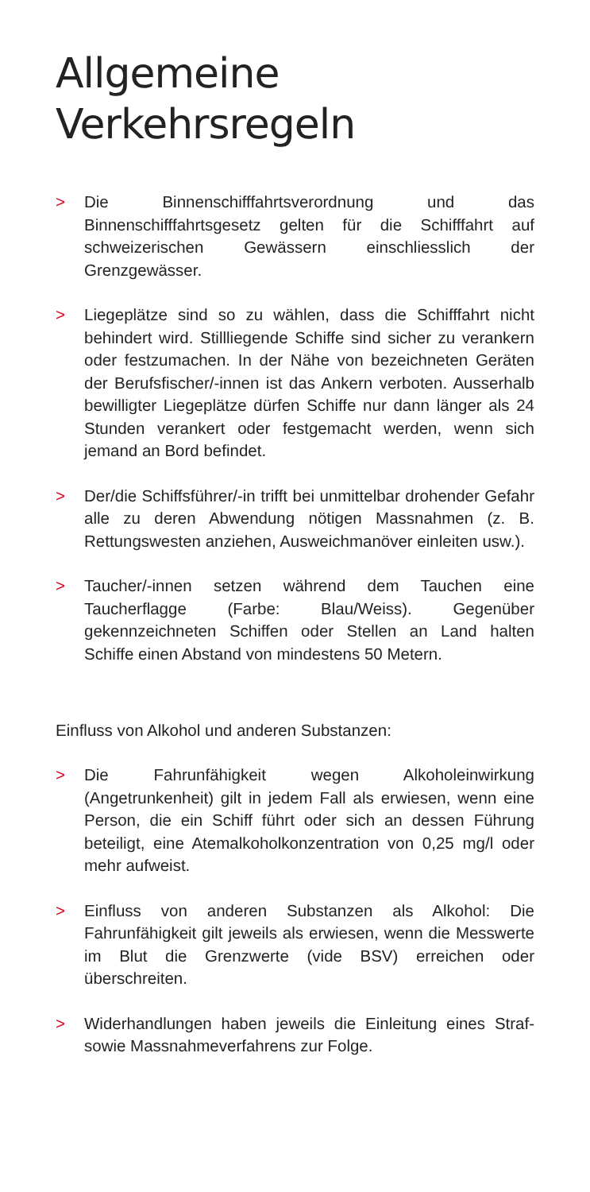Allgemeine
Verkehrsregeln
> Die Binnenschifffahrtsverordnung und das Binnenschifffahrtsgesetz gelten für die Schifffahrt auf schweizerischen Gewässern einschliesslich der Grenzgewässer.
> Liegeplätze sind so zu wählen, dass die Schifffahrt nicht behindert wird. Stillliegende Schiffe sind sicher zu verankern oder festzumachen. In der Nähe von bezeichneten Geräten der Berufsfischer/-innen ist das Ankern verboten. Ausserhalb bewilligter Liegeplätze dürfen Schiffe nur dann länger als 24 Stunden verankert oder festgemacht werden, wenn sich jemand an Bord befindet.
> Der/die Schiffsführer/-in trifft bei unmittelbar drohender Gefahr alle zu deren Abwendung nötigen Massnahmen (z. B. Rettungswesten anziehen, Ausweichmanöver einleiten usw.).
> Taucher/-innen setzen während dem Tauchen eine Taucherflagge (Farbe: Blau/Weiss). Gegenüber gekennzeichneten Schiffen oder Stellen an Land halten Schiffe einen Abstand von mindestens 50 Metern.
Einfluss von Alkohol und anderen Substanzen:
> Die Fahrunfähigkeit wegen Alkoholeinwirkung (Angetrunkenheit) gilt in jedem Fall als erwiesen, wenn eine Person, die ein Schiff führt oder sich an dessen Führung beteiligt, eine Atemalkoholkonzentration von 0,25 mg/l oder mehr aufweist.
> Einfluss von anderen Substanzen als Alkohol: Die Fahrunfähigkeit gilt jeweils als erwiesen, wenn die Messwerte im Blut die Grenzwerte (vide BSV) erreichen oder überschreiten.
> Widerhandlungen haben jeweils die Einleitung eines Straf- sowie Massnahmeverfahrens zur Folge.